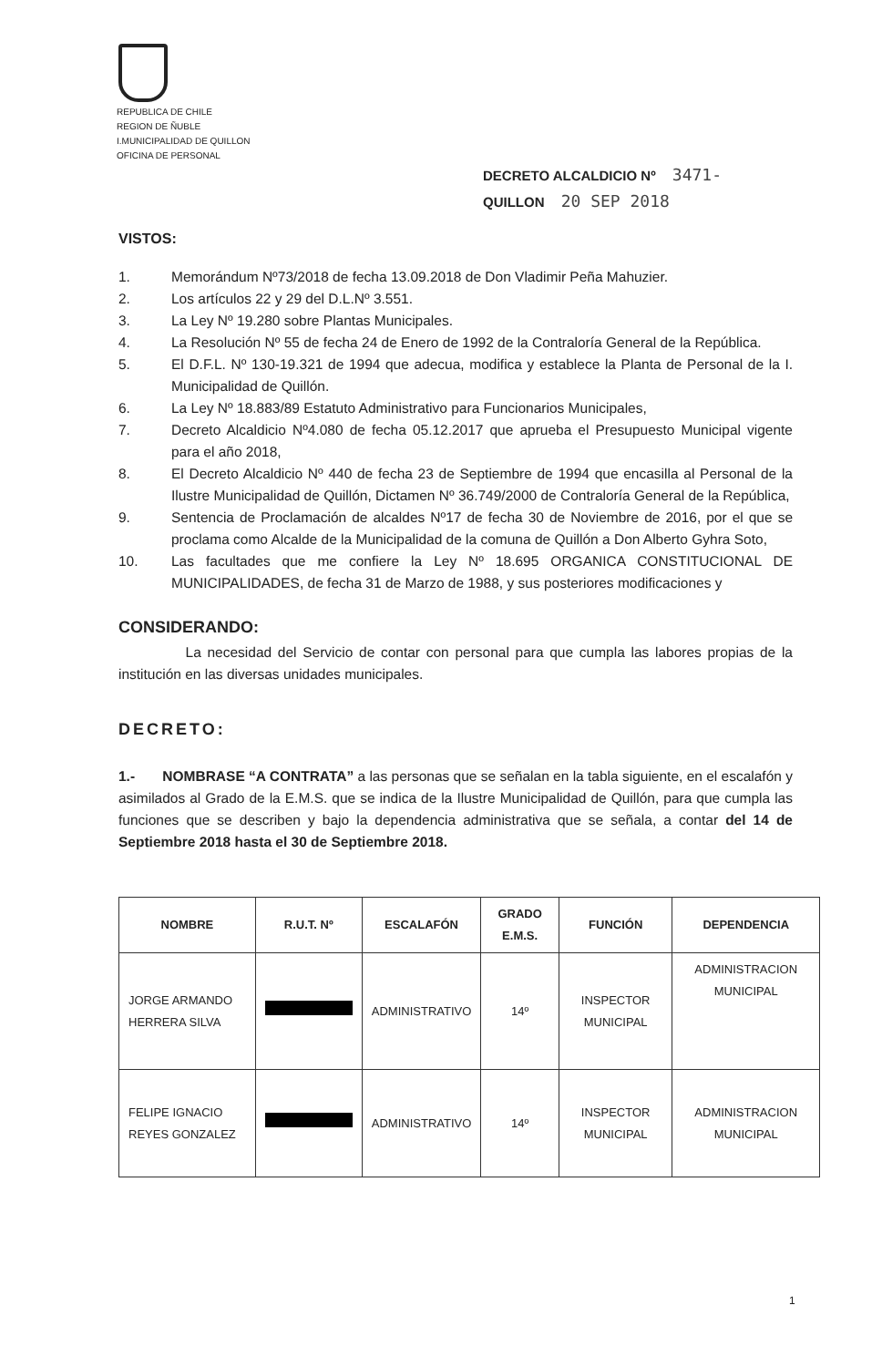REPUBLICA DE CHILE
REGION DE ÑUBLE
I.MUNICIPALIDAD DE QUILLON
OFICINA DE PERSONAL
DECRETO ALCALDICIO Nº 3471-
QUILLON 20 SEP 2018
VISTOS:
1. Memorándum Nº73/2018 de fecha 13.09.2018 de Don Vladimir Peña Mahuzier.
2. Los artículos 22 y 29 del D.L.Nº 3.551.
3. La Ley Nº 19.280 sobre Plantas Municipales.
4. La Resolución Nº 55 de fecha 24 de Enero de 1992 de la Contraloría General de la República.
5. El D.F.L. Nº 130-19.321 de 1994 que adecua, modifica y establece la Planta de Personal de la I. Municipalidad de Quillón.
6. La Ley Nº 18.883/89 Estatuto Administrativo para Funcionarios Municipales,
7. Decreto Alcaldicio Nº4.080 de fecha 05.12.2017 que aprueba el Presupuesto Municipal vigente para el año 2018,
8. El Decreto Alcaldicio Nº 440 de fecha 23 de Septiembre de 1994 que encasilla al Personal de la Ilustre Municipalidad de Quillón, Dictamen Nº 36.749/2000 de Contraloría General de la República,
9. Sentencia de Proclamación de alcaldes Nº17 de fecha 30 de Noviembre de 2016, por el que se proclama como Alcalde de la Municipalidad de la comuna de Quillón a Don Alberto Gyhra Soto,
10. Las facultades que me confiere la Ley Nº 18.695 ORGANICA CONSTITUCIONAL DE MUNICIPALIDADES, de fecha 31 de Marzo de 1988, y sus posteriores modificaciones y
CONSIDERANDO:
La necesidad del Servicio de contar con personal para que cumpla las labores propias de la institución en las diversas unidades municipales.
DECRETO:
1.- NOMBRASE “A CONTRATA” a las personas que se señalan en la tabla siguiente, en el escalafón y asimilados al Grado de la E.M.S. que se indica de la Ilustre Municipalidad de Quillón, para que cumpla las funciones que se describen y bajo la dependencia administrativa que se señala, a contar del 14 de Septiembre 2018 hasta el 30 de Septiembre 2018.
| NOMBRE | R.U.T. Nº | ESCALAFÓN | GRADO E.M.S. | FUNCIÓN | DEPENDENCIA |
| --- | --- | --- | --- | --- | --- |
| JORGE ARMANDO HERRERA SILVA | | ADMINISTRATIVO | 14º | INSPECTOR MUNICIPAL | ADMINISTRACION MUNICIPAL |
| FELIPE IGNACIO REYES GONZALEZ | | ADMINISTRATIVO | 14º | INSPECTOR MUNICIPAL | ADMINISTRACION MUNICIPAL |
1